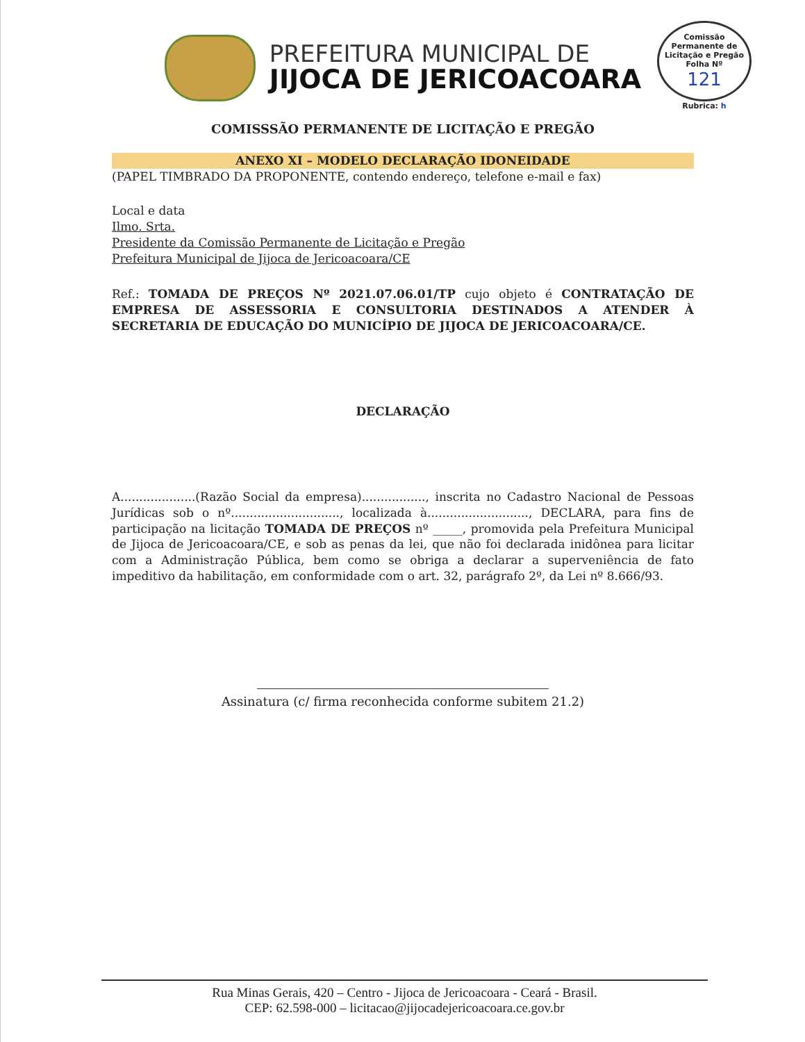PREFEITURA MUNICIPAL DE
JIJOCA DE JERICOACOARA
Comissão Permanente de Licitação e Pregão
Folha Nº
121
Rubrica: h
COMISSSÃO PERMANENTE DE LICITAÇÃO E PREGÃO
ANEXO XI – MODELO DECLARAÇÃO IDONEIDADE
(PAPEL TIMBRADO DA PROPONENTE, contendo endereço, telefone e-mail e fax)
Local e data
Ilmo. Srta.
Presidente da Comissão Permanente de Licitação e Pregão
Prefeitura Municipal de Jijoca de Jericoacoara/CE
Ref.: TOMADA DE PREÇOS Nº 2021.07.06.01/TP cujo objeto é CONTRATAÇÃO DE EMPRESA DE ASSESSORIA E CONSULTORIA DESTINADOS A ATENDER À SECRETARIA DE EDUCAÇÃO DO MUNICÍPIO DE JIJOCA DE JERICOACOARA/CE.
DECLARAÇÃO
A....................(Razão Social da empresa)................., inscrita no Cadastro Nacional de Pessoas Jurídicas sob o nº............................., localizada à..........................., DECLARA, para fins de participação na licitação TOMADA DE PREÇOS nº _____, promovida pela Prefeitura Municipal de Jijoca de Jericoacoara/CE, e sob as penas da lei, que não foi declarada inidônea para licitar com a Administração Pública, bem como se obriga a declarar a superveniência de fato impeditivo da habilitação, em conformidade com o art. 32, parágrafo 2º, da Lei nº 8.666/93.
Assinatura (c/ firma reconhecida conforme subitem 21.2)
Rua Minas Gerais, 420 – Centro - Jijoca de Jericoacoara - Ceará - Brasil.
CEP: 62.598-000 – licitacao@jijocadejericoacoara.ce.gov.br